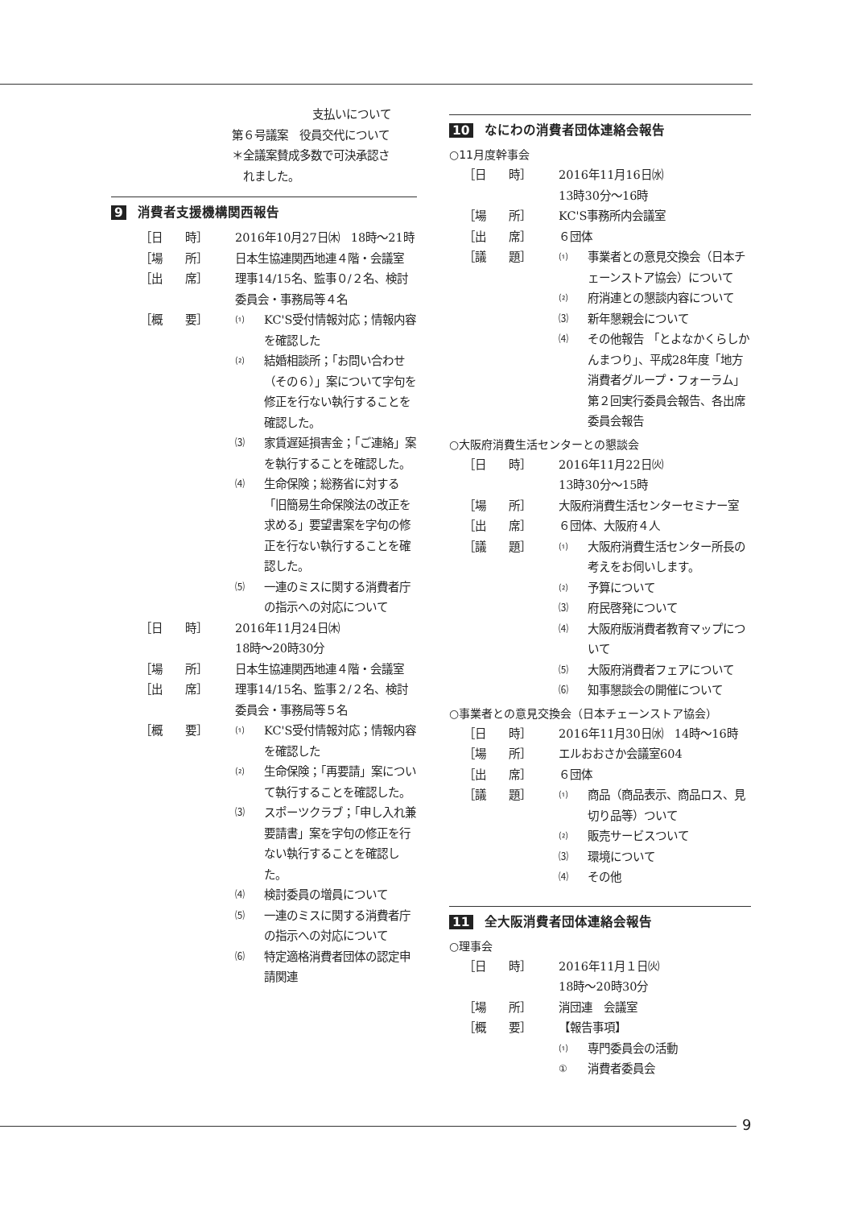支払いについて
第６号議案　役員交代について
＊全議案賛成多数で可決承認さ
　れました。
9 消費者支援機構関西報告
［日　　時］ 2016年10月27日㈭　18時～21時
［場　　所］ 日本生協連関西地連４階・会議室
［出　　席］ 理事14/15名、監事０/２名、検討委員会・事務局等４名
［概　　要］
⑴
KC'S受付情報対応；情報内容を確認した
⑵
結婚相談所；「お問い合わせ（その６）」案について字句を修正を行ない執行することを確認した。
⑶
家賃遅延損害金；「ご連絡」案を執行することを確認した。
⑷
生命保険；総務省に対する「旧簡易生命保険法の改正を求める」要望書案を字句の修正を行ない執行することを確認した。
⑸
一連のミスに関する消費者庁の指示への対応について
［日　　時］ 2016年11月24日㈭
18時～20時30分
［場　　所］ 日本生協連関西地連４階・会議室
［出　　席］ 理事14/15名、監事２/２名、検討委員会・事務局等５名
［概　　要］
⑴
KC'S受付情報対応；情報内容を確認した
⑵
生命保険；「再要請」案について執行することを確認した。
⑶
スポーツクラブ；「申し入れ兼要請書」案を字句の修正を行ない執行することを確認した。
⑷
検討委員の増員について
⑸
一連のミスに関する消費者庁の指示への対応について
⑹
特定適格消費者団体の認定申請関連
10 なにわの消費者団体連絡会報告
○11月度幹事会
［日　　時］ 2016年11月16日㈬
13時30分～16時
［場　　所］ KC'S事務所内会議室
［出　　席］ ６団体
［議　　題］
⑴
事業者との意見交換会（日本チェーンストア協会）について
⑵
府消連との懇談内容について
⑶
新年懇親会について
⑷
その他報告 「とよなかくらしかんまつり」、平成28年度「地方消費者グループ・フォーラム」第２回実行委員会報告、各出席委員会報告
○大阪府消費生活センターとの懇談会
［日　　時］ 2016年11月22日㈫
13時30分～15時
［場　　所］ 大阪府消費生活センターセミナー室
［出　　席］ ６団体、大阪府４人
［議　　題］
⑴
大阪府消費生活センター所長の考えをお伺いします。
⑵
予算について
⑶
府民啓発について
⑷
大阪府版消費者教育マップについて
⑸
大阪府消費者フェアについて
⑹
知事懇談会の開催について
○事業者との意見交換会（日本チェーンストア協会）
［日　　時］ 2016年11月30日㈬　14時～16時
［場　　所］ エルおおさか会議室604
［出　　席］ ６団体
［議　　題］
⑴
商品（商品表示、商品ロス、見切り品等）ついて
⑵
販売サービスついて
⑶
環境について
⑷
その他
11 全大阪消費者団体連絡会報告
○理事会
［日　　時］ 2016年11月１日㈫
18時～20時30分
［場　　所］ 消団連　会議室
［概　　要］ 【報告事項】
⑴
専門委員会の活動
①
消費者委員会
9